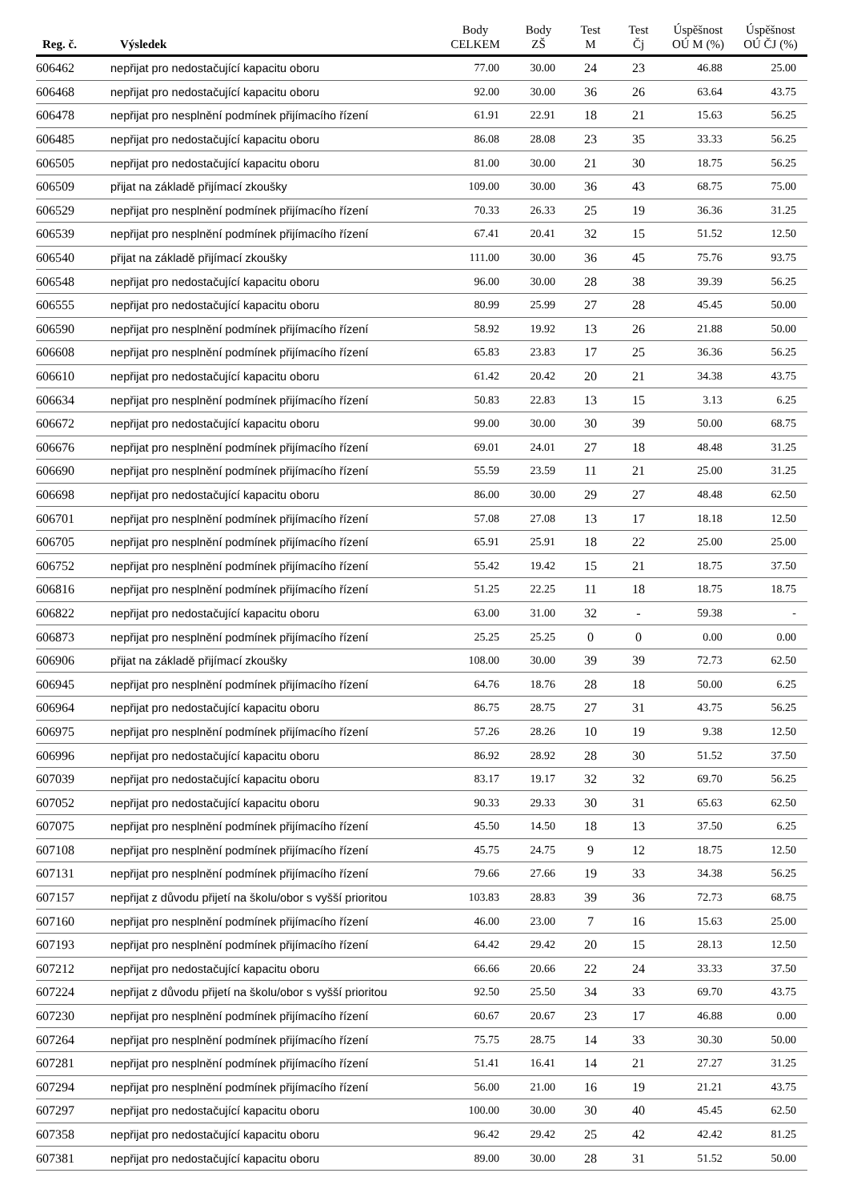| Reg. č. | Výsledek | Body CELKEM | Body ZŠ | Test M | Test Čj | Úspěšnost OÚ M (%) | Úspěšnost OÚ ČJ (%) |
| --- | --- | --- | --- | --- | --- | --- | --- |
| 606462 | nepřijat pro nedostačující kapacitu oboru | 77.00 | 30.00 | 24 | 23 | 46.88 | 25.00 |
| 606468 | nepřijat pro nedostačující kapacitu oboru | 92.00 | 30.00 | 36 | 26 | 63.64 | 43.75 |
| 606478 | nepřijat pro nesplnění podmínek přijímacího řízení | 61.91 | 22.91 | 18 | 21 | 15.63 | 56.25 |
| 606485 | nepřijat pro nedostačující kapacitu oboru | 86.08 | 28.08 | 23 | 35 | 33.33 | 56.25 |
| 606505 | nepřijat pro nedostačující kapacitu oboru | 81.00 | 30.00 | 21 | 30 | 18.75 | 56.25 |
| 606509 | přijat na základě přijímací zkoušky | 109.00 | 30.00 | 36 | 43 | 68.75 | 75.00 |
| 606529 | nepřijat pro nesplnění podmínek přijímacího řízení | 70.33 | 26.33 | 25 | 19 | 36.36 | 31.25 |
| 606539 | nepřijat pro nesplnění podmínek přijímacího řízení | 67.41 | 20.41 | 32 | 15 | 51.52 | 12.50 |
| 606540 | přijat na základě přijímací zkoušky | 111.00 | 30.00 | 36 | 45 | 75.76 | 93.75 |
| 606548 | nepřijat pro nedostačující kapacitu oboru | 96.00 | 30.00 | 28 | 38 | 39.39 | 56.25 |
| 606555 | nepřijat pro nedostačující kapacitu oboru | 80.99 | 25.99 | 27 | 28 | 45.45 | 50.00 |
| 606590 | nepřijat pro nesplnění podmínek přijímacího řízení | 58.92 | 19.92 | 13 | 26 | 21.88 | 50.00 |
| 606608 | nepřijat pro nesplnění podmínek přijímacího řízení | 65.83 | 23.83 | 17 | 25 | 36.36 | 56.25 |
| 606610 | nepřijat pro nedostačující kapacitu oboru | 61.42 | 20.42 | 20 | 21 | 34.38 | 43.75 |
| 606634 | nepřijat pro nesplnění podmínek přijímacího řízení | 50.83 | 22.83 | 13 | 15 | 3.13 | 6.25 |
| 606672 | nepřijat pro nedostačující kapacitu oboru | 99.00 | 30.00 | 30 | 39 | 50.00 | 68.75 |
| 606676 | nepřijat pro nesplnění podmínek přijímacího řízení | 69.01 | 24.01 | 27 | 18 | 48.48 | 31.25 |
| 606690 | nepřijat pro nesplnění podmínek přijímacího řízení | 55.59 | 23.59 | 11 | 21 | 25.00 | 31.25 |
| 606698 | nepřijat pro nedostačující kapacitu oboru | 86.00 | 30.00 | 29 | 27 | 48.48 | 62.50 |
| 606701 | nepřijat pro nesplnění podmínek přijímacího řízení | 57.08 | 27.08 | 13 | 17 | 18.18 | 12.50 |
| 606705 | nepřijat pro nesplnění podmínek přijímacího řízení | 65.91 | 25.91 | 18 | 22 | 25.00 | 25.00 |
| 606752 | nepřijat pro nesplnění podmínek přijímacího řízení | 55.42 | 19.42 | 15 | 21 | 18.75 | 37.50 |
| 606816 | nepřijat pro nesplnění podmínek přijímacího řízení | 51.25 | 22.25 | 11 | 18 | 18.75 | 18.75 |
| 606822 | nepřijat pro nedostačující kapacitu oboru | 63.00 | 31.00 | 32 | - | 59.38 | - |
| 606873 | nepřijat pro nesplnění podmínek přijímacího řízení | 25.25 | 25.25 | 0 | 0 | 0.00 | 0.00 |
| 606906 | přijat na základě přijímací zkoušky | 108.00 | 30.00 | 39 | 39 | 72.73 | 62.50 |
| 606945 | nepřijat pro nesplnění podmínek přijímacího řízení | 64.76 | 18.76 | 28 | 18 | 50.00 | 6.25 |
| 606964 | nepřijat pro nedostačující kapacitu oboru | 86.75 | 28.75 | 27 | 31 | 43.75 | 56.25 |
| 606975 | nepřijat pro nesplnění podmínek přijímacího řízení | 57.26 | 28.26 | 10 | 19 | 9.38 | 12.50 |
| 606996 | nepřijat pro nedostačující kapacitu oboru | 86.92 | 28.92 | 28 | 30 | 51.52 | 37.50 |
| 607039 | nepřijat pro nedostačující kapacitu oboru | 83.17 | 19.17 | 32 | 32 | 69.70 | 56.25 |
| 607052 | nepřijat pro nedostačující kapacitu oboru | 90.33 | 29.33 | 30 | 31 | 65.63 | 62.50 |
| 607075 | nepřijat pro nesplnění podmínek přijímacího řízení | 45.50 | 14.50 | 18 | 13 | 37.50 | 6.25 |
| 607108 | nepřijat pro nesplnění podmínek přijímacího řízení | 45.75 | 24.75 | 9 | 12 | 18.75 | 12.50 |
| 607131 | nepřijat pro nesplnění podmínek přijímacího řízení | 79.66 | 27.66 | 19 | 33 | 34.38 | 56.25 |
| 607157 | nepřijat z důvodu přijetí na školu/obor s vyšší prioritou | 103.83 | 28.83 | 39 | 36 | 72.73 | 68.75 |
| 607160 | nepřijat pro nesplnění podmínek přijímacího řízení | 46.00 | 23.00 | 7 | 16 | 15.63 | 25.00 |
| 607193 | nepřijat pro nesplnění podmínek přijímacího řízení | 64.42 | 29.42 | 20 | 15 | 28.13 | 12.50 |
| 607212 | nepřijat pro nedostačující kapacitu oboru | 66.66 | 20.66 | 22 | 24 | 33.33 | 37.50 |
| 607224 | nepřijat z důvodu přijetí na školu/obor s vyšší prioritou | 92.50 | 25.50 | 34 | 33 | 69.70 | 43.75 |
| 607230 | nepřijat pro nesplnění podmínek přijímacího řízení | 60.67 | 20.67 | 23 | 17 | 46.88 | 0.00 |
| 607264 | nepřijat pro nesplnění podmínek přijímacího řízení | 75.75 | 28.75 | 14 | 33 | 30.30 | 50.00 |
| 607281 | nepřijat pro nesplnění podmínek přijímacího řízení | 51.41 | 16.41 | 14 | 21 | 27.27 | 31.25 |
| 607294 | nepřijat pro nesplnění podmínek přijímacího řízení | 56.00 | 21.00 | 16 | 19 | 21.21 | 43.75 |
| 607297 | nepřijat pro nedostačující kapacitu oboru | 100.00 | 30.00 | 30 | 40 | 45.45 | 62.50 |
| 607358 | nepřijat pro nedostačující kapacitu oboru | 96.42 | 29.42 | 25 | 42 | 42.42 | 81.25 |
| 607381 | nepřijat pro nedostačující kapacitu oboru | 89.00 | 30.00 | 28 | 31 | 51.52 | 50.00 |